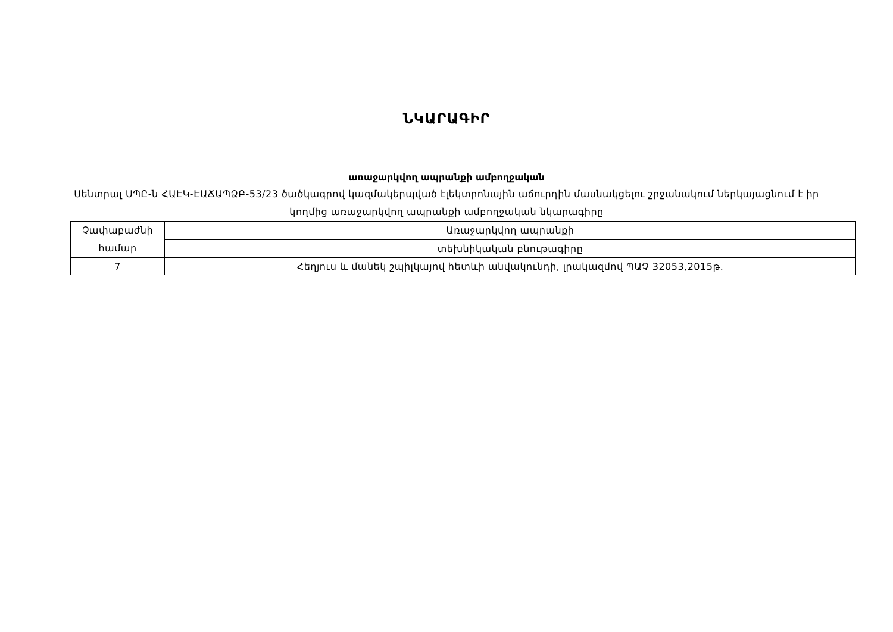ՆԿԱՐԱԳԻՐ
առաջարկվող ապրանքի ամբողջական
Սենտրալ ՍՊԸ-ն ՀԱԷԿ-ԷԱՃԱՊՁԲ-53/23 ծածկագրով կազմակերպված էլեկտրոնային աճուրդին մասնակցելու շրջանակում ներկայացնում է իր կողմից առաջարկվող ապրանքի ամբողջական նկարագիրը
| Չափաբաժնի համար | Առաջարկվող ապրանքի |
| | տեխնիկական բնութագիրը |
| 7 | Հեղյուս և մանեկ շպիլկայով հետևի անվակունդի, լրակազմով ՊԱՉ 32053,2015թ. |